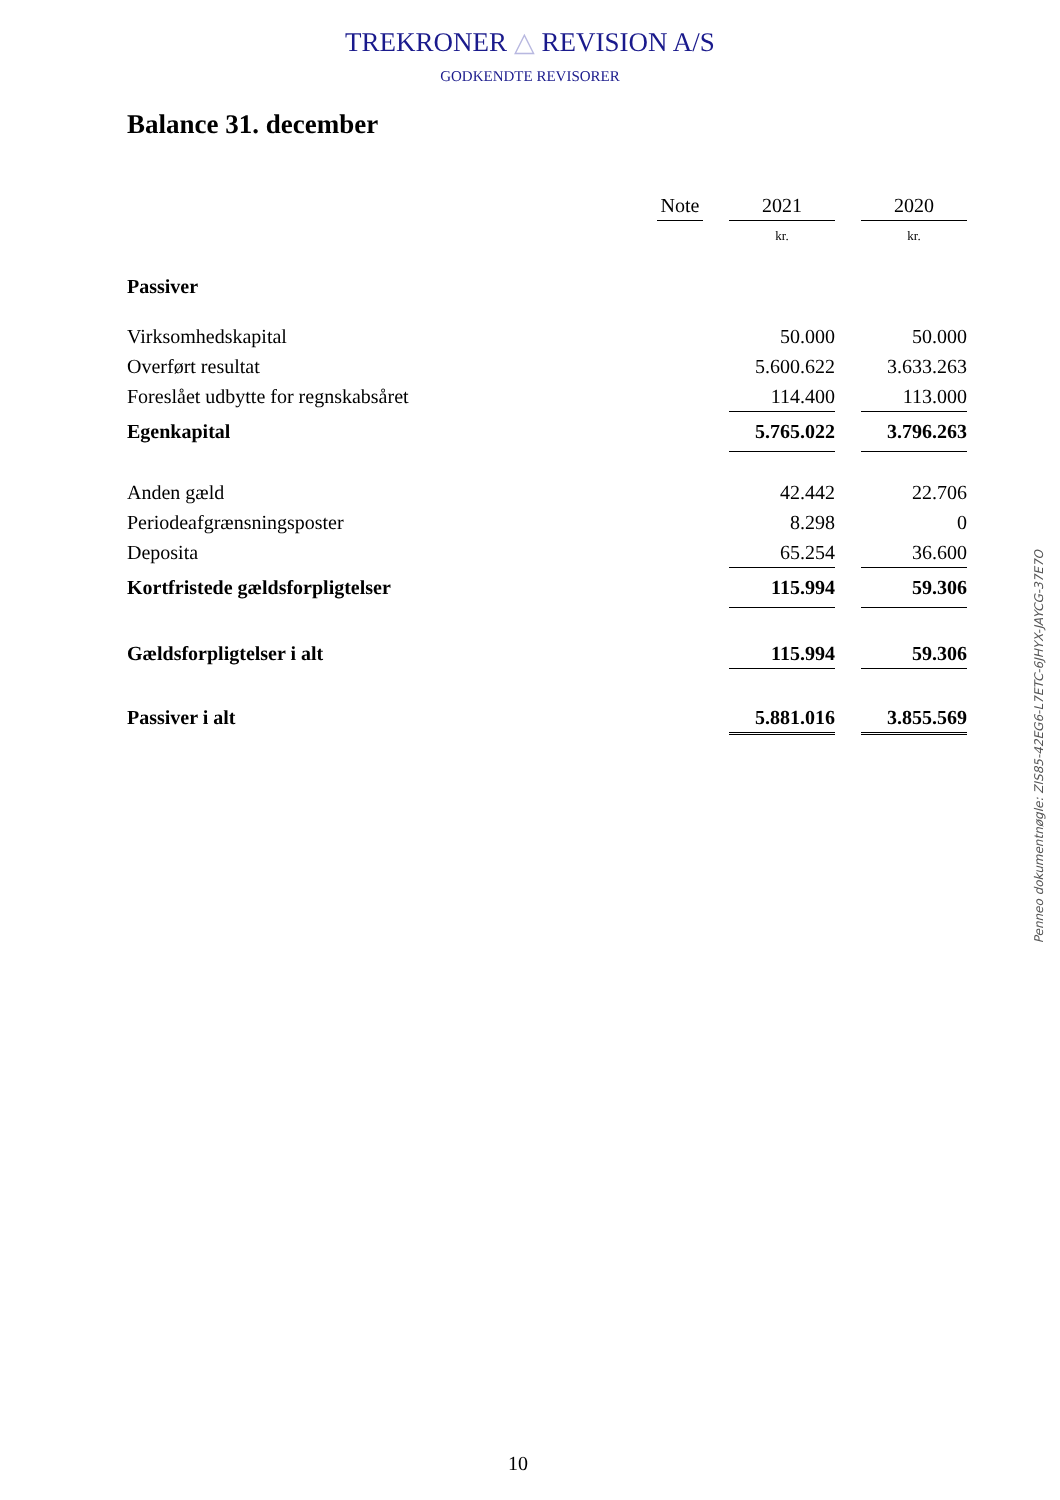TREKRONER △ REVISION A/S
GODKENDTE REVISORER
Balance 31. december
| | | Note | | 2021 | | 2020 |
| --- | --- | --- | --- | --- | --- | --- |
| | | | | kr. | | kr. |
| Passiver | | | | | | |
| Virksomhedskapital | | | | 50.000 | | 50.000 |
| Overført resultat | | | | 5.600.622 | | 3.633.263 |
| Foreslået udbytte for regnskabsåret | | | | 114.400 | | 113.000 |
| Egenkapital | | | | 5.765.022 | | 3.796.263 |
| Anden gæld | | | | 42.442 | | 22.706 |
| Periodeafgrænsningsposter | | | | 8.298 | | 0 |
| Deposita | | | | 65.254 | | 36.600 |
| Kortfristede gældsforpligtelser | | | | 115.994 | | 59.306 |
| Gældsforpligtelser i alt | | | | 115.994 | | 59.306 |
| Passiver i alt | | | | 5.881.016 | | 3.855.569 |
Penneo dokumentnøgle: ZIS85-42EG6-L7ETC-6JHYX-JAYCG-37E7O
10